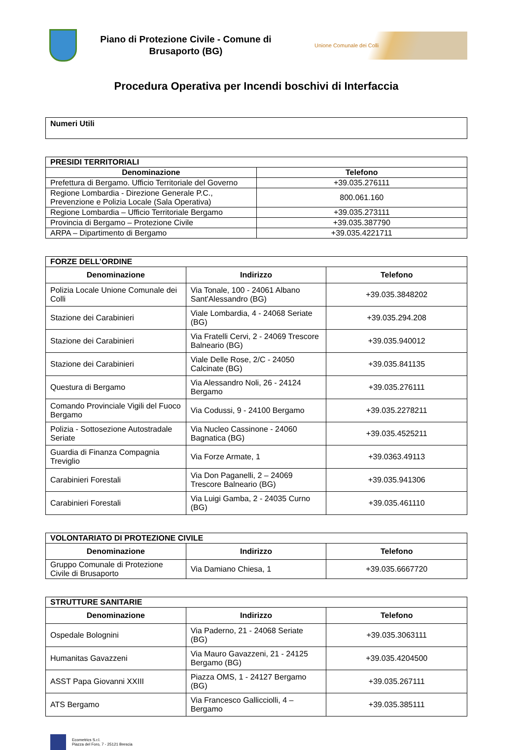Piano di Protezione Civile - Comune di
Brusaporto (BG)
Unione Comunale dei Colli
Procedura Operativa per Incendi boschivi di Interfaccia
| Numeri Utili |
| PRESIDI TERRITORIALI | |
| Denominazione | Telefono |
| Prefettura di Bergamo. Ufficio Territoriale del Governo | +39.035.276111 |
| Regione Lombardia - Direzione Generale P.C., Prevenzione e Polizia Locale (Sala Operativa) | 800.061.160 |
| Regione Lombardia – Ufficio Territoriale Bergamo | +39.035.273111 |
| Provincia di Bergamo – Protezione Civile | +39.035.387790 |
| ARPA – Dipartimento di Bergamo | +39.035.4221711 |
| FORZE DELL’ORDINE | | |
| Denominazione | Indirizzo | Telefono |
| Polizia Locale Unione Comunale dei Colli | Via Tonale, 100 - 24061 Albano Sant'Alessandro (BG) | +39.035.3848202 |
| Stazione dei Carabinieri | Viale Lombardia, 4 - 24068 Seriate (BG) | +39.035.294.208 |
| Stazione dei Carabinieri | Via Fratelli Cervi, 2 - 24069 Trescore Balneario (BG) | +39.035.940012 |
| Stazione dei Carabinieri | Viale Delle Rose, 2/C - 24050 Calcinate (BG) | +39.035.841135 |
| Questura di Bergamo | Via Alessandro Noli, 26 - 24124 Bergamo | +39.035.276111 |
| Comando Provinciale Vigili del Fuoco Bergamo | Via Codussi, 9 - 24100 Bergamo | +39.035.2278211 |
| Polizia - Sottosezione Autostradale Seriate | Via Nucleo Cassinone - 24060 Bagnatica (BG) | +39.035.4525211 |
| Guardia di Finanza Compagnia Treviglio | Via Forze Armate, 1 | +39.0363.49113 |
| Carabinieri Forestali | Via Don Paganelli, 2 – 24069 Trescore Balneario (BG) | +39.035.941306 |
| Carabinieri Forestali | Via Luigi Gamba, 2 - 24035 Curno (BG) | +39.035.461110 |
| VOLONTARIATO DI PROTEZIONE CIVILE | | |
| Denominazione | Indirizzo | Telefono |
| Gruppo Comunale di Protezione Civile di Brusaporto | Via Damiano Chiesa, 1 | +39.035.6667720 |
| STRUTTURE SANITARIE | | |
| Denominazione | Indirizzo | Telefono |
| Ospedale Bolognini | Via Paderno, 21 - 24068 Seriate (BG) | +39.035.3063111 |
| Humanitas Gavazzeni | Via Mauro Gavazzeni, 21 - 24125 Bergamo (BG) | +39.035.4204500 |
| ASST Papa Giovanni XXIII | Piazza OMS, 1 - 24127 Bergamo (BG) | +39.035.267111 |
| ATS Bergamo | Via Francesco Gallicciolli, 4 – Bergamo | +39.035.385111 |
Ecometrics S.r.l.
Piazza del Foro, 7 - 25121 Brescia